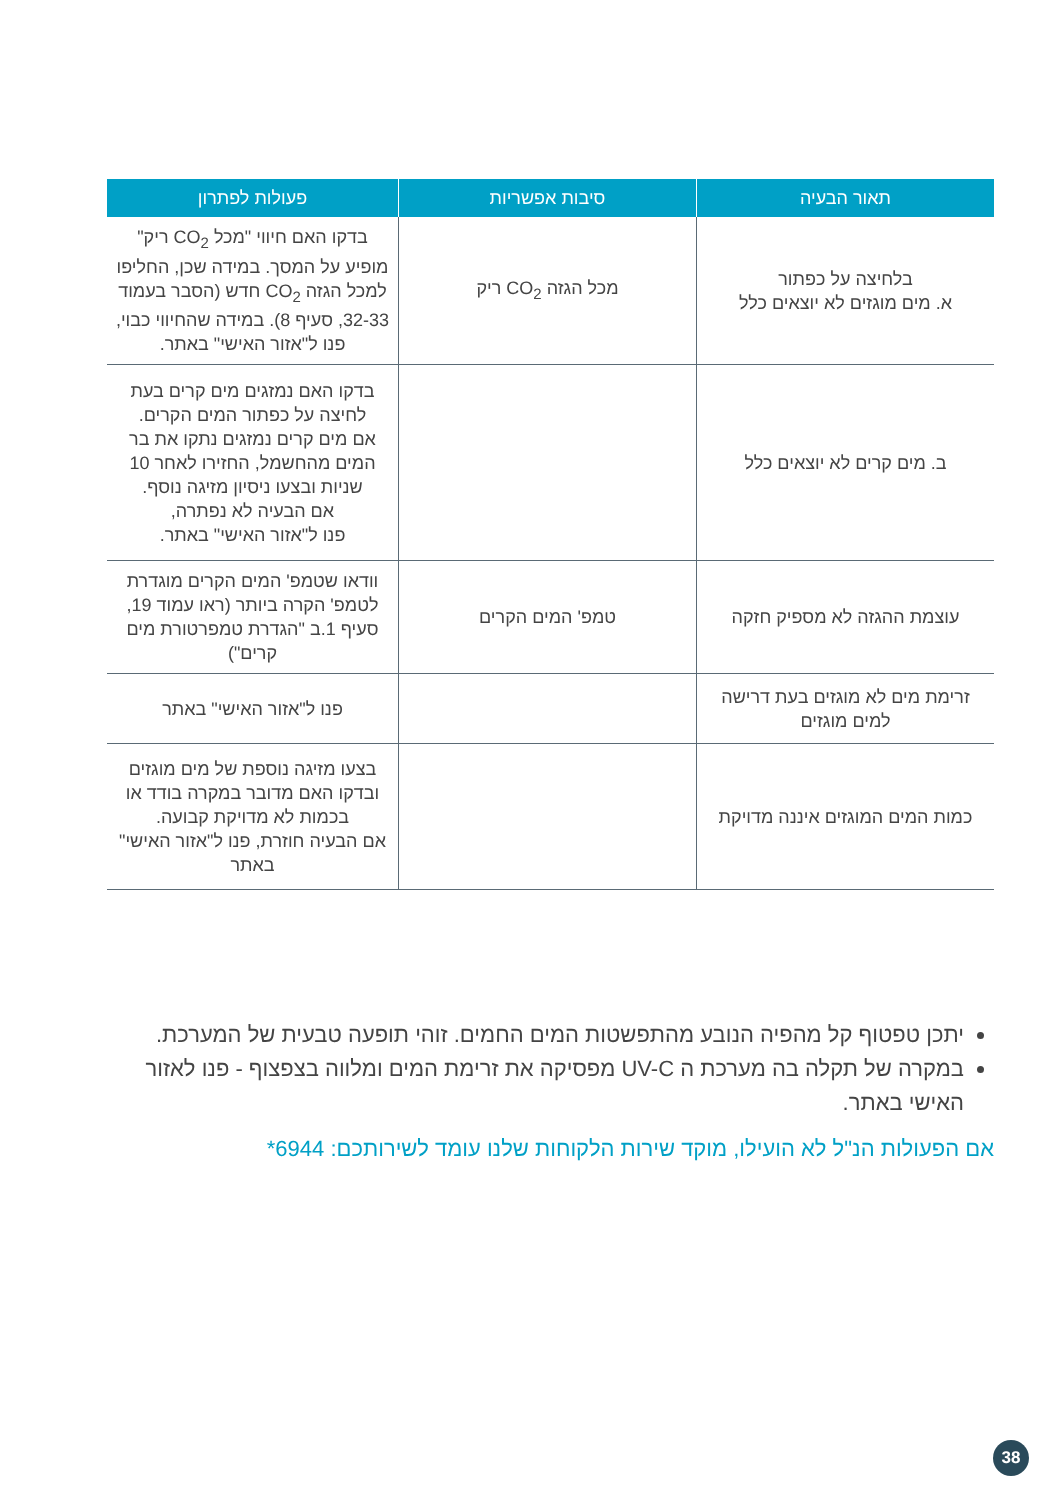| תאור הבעיה | סיבות אפשריות | פעולות לפתרון |
| --- | --- | --- |
| בלחיצה על כפתור א. מים מוגזים לא יוצאים כלל | מכל הגזה CO<sub>2</sub> ריק | בדקו האם חיווי "מכל CO<sub>2</sub> ריק" מופיע על המסך. במידה שכן, החליפו למכל הגזה CO<sub>2</sub> חדש (הסבר בעמוד 32-33, סעיף 8). במידה שהחיווי כבוי, פנו ל"אזור האישי" באתר. |
| ב. מים קרים לא יוצאים כלל | | בדקו האם נמזגים מים קרים בעת לחיצה על כפתור המים הקרים. אם מים קרים נמזגים נתקו את בר המים מהחשמל, החזירו לאחר 10 שניות ובצעו ניסיון מזיגה נוסף. אם הבעיה לא נפתרה, פנו ל"אזור האישי" באתר. |
| עוצמת ההגזה לא מספיק חזקה | טמפ' המים הקרים | וודאו שטמפ' המים הקרים מוגדרת לטמפ' הקרה ביותר (ראו עמוד 19, סעיף 1.ב "הגדרת טמפרטורת מים קרים") |
| זרימת מים לא מוגזים בעת דרישה למים מוגזים | | פנו ל"אזור האישי" באתר |
| כמות המים המוגזים איננה מדויקת | | בצעו מזיגה נוספת של מים מוגזים ובדקו האם מדובר במקרה בודד או בכמות לא מדויקת קבועה. אם הבעיה חוזרת, פנו ל"אזור האישי" באתר |
יתכן טפטוף קל מהפיה הנובע מהתפשטות המים החמים. זוהי תופעה טבעית של המערכת.
במקרה של תקלה בה מערכת ה UV-C מפסיקה את זרימת המים ומלווה בצפצוף - פנו לאזור האישי באתר.
אם הפעולות הנ"ל לא הועילו, מוקד שירות הלקוחות שלנו עומד לשירותכם: 6944*
38